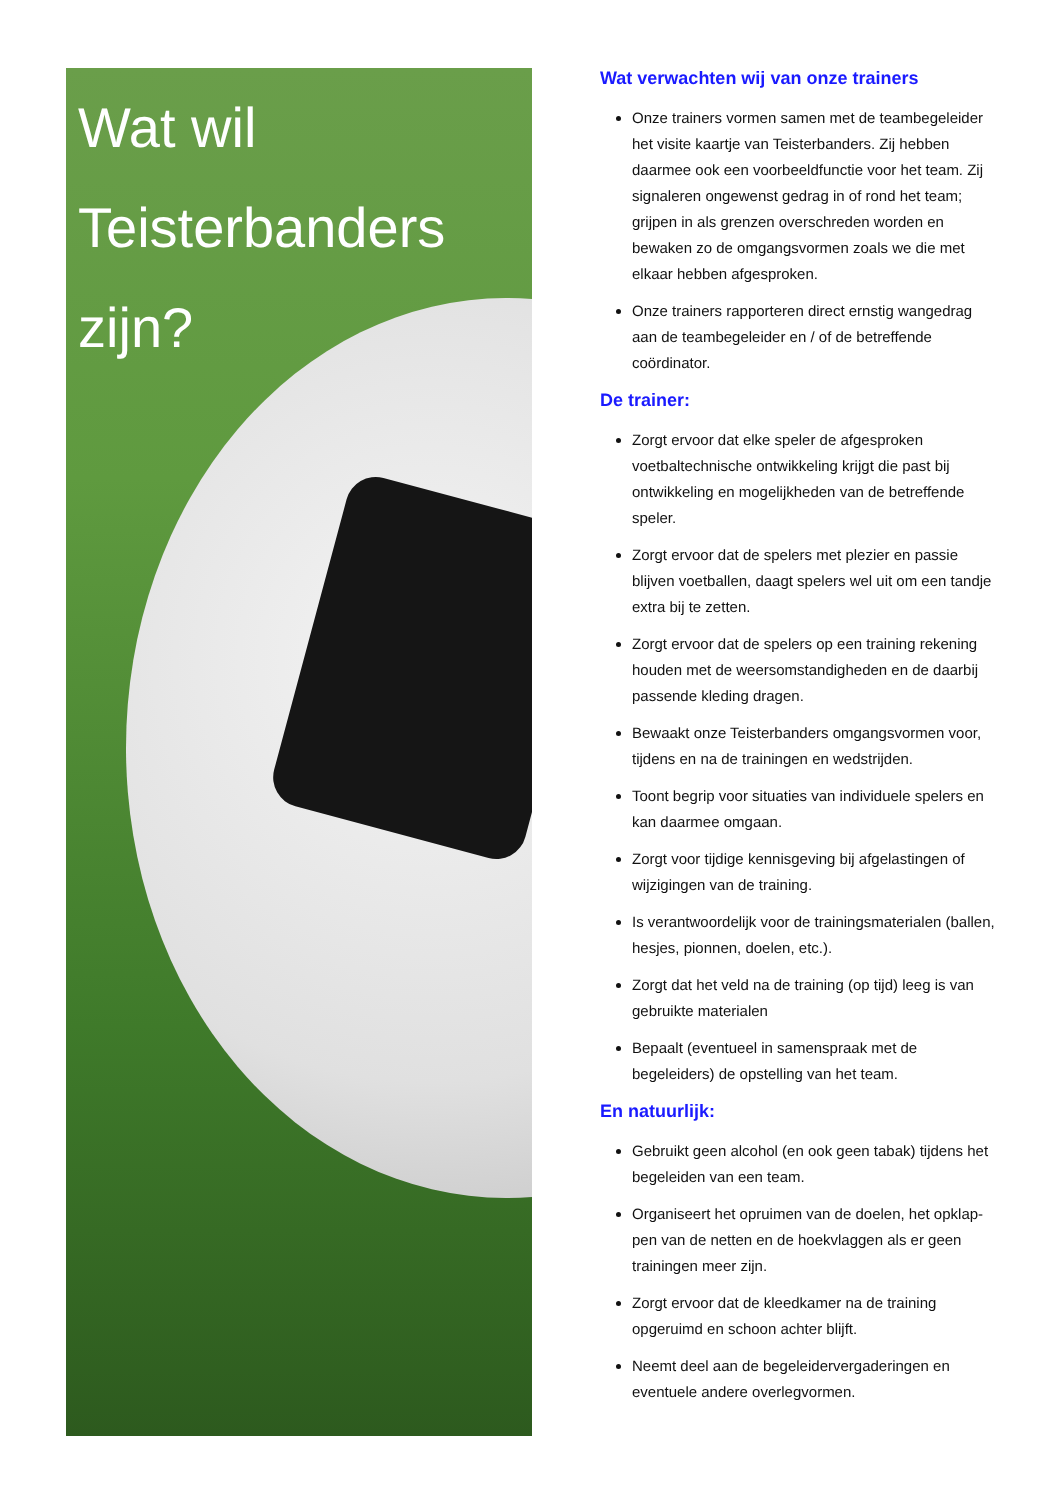Wat wil
Teisterbanders
zijn?
Wat verwachten wij van onze trainers
Onze trainers vormen samen met de teambegeleider het visite kaartje van Teisterbanders. Zij hebben daarmee ook een voorbeeldfunctie voor het team. Zij signaleren ongewenst gedrag in of rond het team; grijpen in als grenzen overschreden worden en bewaken zo de omgangsvormen zoals we die met elkaar hebben afgesproken.
Onze trainers rapporteren direct ernstig wangedrag aan de teambegeleider en / of de betreffende coördinator.
De trainer:
Zorgt ervoor dat elke speler de afgesproken voetbaltechnische ontwikkeling krijgt die past bij ontwikkeling en mogelijkheden van de betreffende speler.
Zorgt ervoor dat de spelers met plezier en passie blijven voetballen, daagt spelers wel uit om een tandje extra bij te zetten.
Zorgt ervoor dat de spelers op een training rekening houden met de weersomstandigheden en de daarbij passende kleding dragen.
Bewaakt onze Teisterbanders omgangsvormen voor, tijdens en na de trainingen en wedstrijden.
Toont begrip voor situaties van individuele spelers en kan daarmee omgaan.
Zorgt voor tijdige kennisgeving bij afgelastingen of wijzigingen van de training.
Is verantwoordelijk voor de trainingsmaterialen (ballen, hesjes, pionnen, doelen, etc.).
Zorgt dat het veld na de training (op tijd) leeg is van gebruikte materialen
Bepaalt (eventueel in samenspraak met de begeleiders) de opstelling van het team.
En natuurlijk:
Gebruikt geen alcohol (en ook geen tabak) tijdens het begeleiden van een team.
Organiseert het opruimen van de doelen, het opklap-pen van de netten en de hoekvlaggen als er geen trainingen meer zijn.
Zorgt ervoor dat de kleedkamer na de training opgeruimd en schoon achter blijft.
Neemt deel aan de begeleidervergaderingen en eventuele andere overlegvormen.